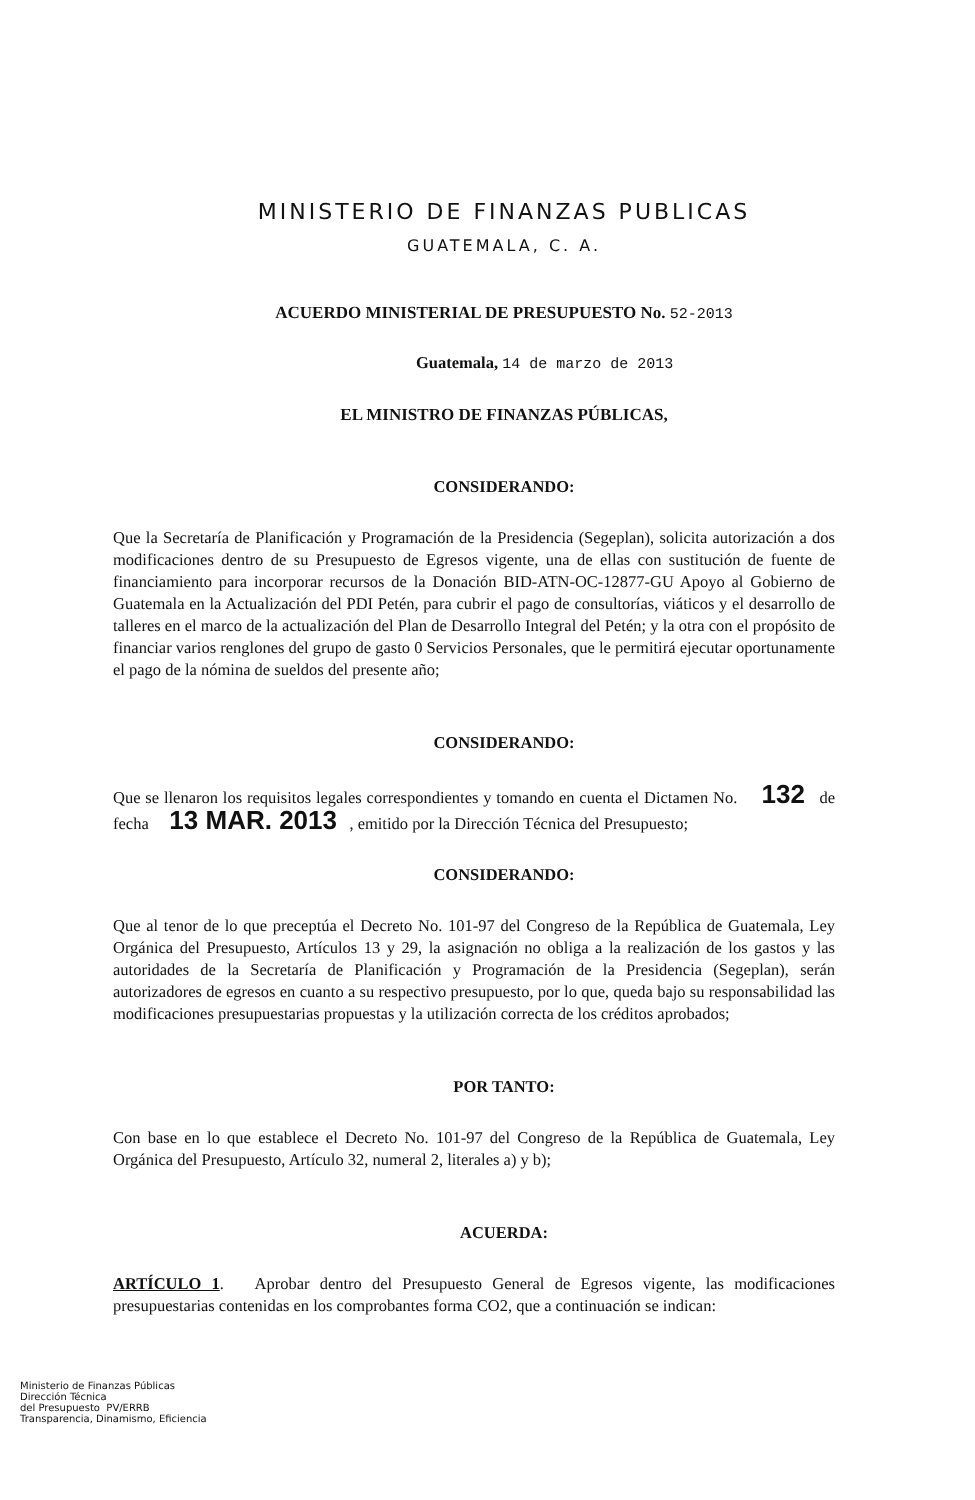MINISTERIO DE FINANZAS PUBLICAS
GUATEMALA, C. A.
ACUERDO MINISTERIAL DE PRESUPUESTO No. 52-2013
Guatemala, 14 de marzo de 2013
EL MINISTRO DE FINANZAS PÚBLICAS,
CONSIDERANDO:
Que la Secretaría de Planificación y Programación de la Presidencia (Segeplan), solicita autorización a dos modificaciones dentro de su Presupuesto de Egresos vigente, una de ellas con sustitución de fuente de financiamiento para incorporar recursos de la Donación BID-ATN-OC-12877-GU Apoyo al Gobierno de Guatemala en la Actualización del PDI Petén, para cubrir el pago de consultorías, viáticos y el desarrollo de talleres en el marco de la actualización del Plan de Desarrollo Integral del Petén; y la otra con el propósito de financiar varios renglones del grupo de gasto 0 Servicios Personales, que le permitirá ejecutar oportunamente el pago de la nómina de sueldos del presente año;
CONSIDERANDO:
Que se llenaron los requisitos legales correspondientes y tomando en cuenta el Dictamen No. 132 de fecha 13 MAR. 2013 , emitido por la Dirección Técnica del Presupuesto;
CONSIDERANDO:
Que al tenor de lo que preceptúa el Decreto No. 101-97 del Congreso de la República de Guatemala, Ley Orgánica del Presupuesto, Artículos 13 y 29, la asignación no obliga a la realización de los gastos y las autoridades de la Secretaría de Planificación y Programación de la Presidencia (Segeplan), serán autorizadores de egresos en cuanto a su respectivo presupuesto, por lo que, queda bajo su responsabilidad las modificaciones presupuestarias propuestas y la utilización correcta de los créditos aprobados;
POR TANTO:
Con base en lo que establece el Decreto No. 101-97 del Congreso de la República de Guatemala, Ley Orgánica del Presupuesto, Artículo 32, numeral 2, literales a) y b);
ACUERDA:
ARTÍCULO 1. Aprobar dentro del Presupuesto General de Egresos vigente, las modificaciones presupuestarias contenidas en los comprobantes forma CO2, que a continuación se indican:
Ministerio de Finanzas Públicas
Dirección Técnica
del Presupuesto PV/ERRB
Transparencia, Dinamismo, Eficiencia